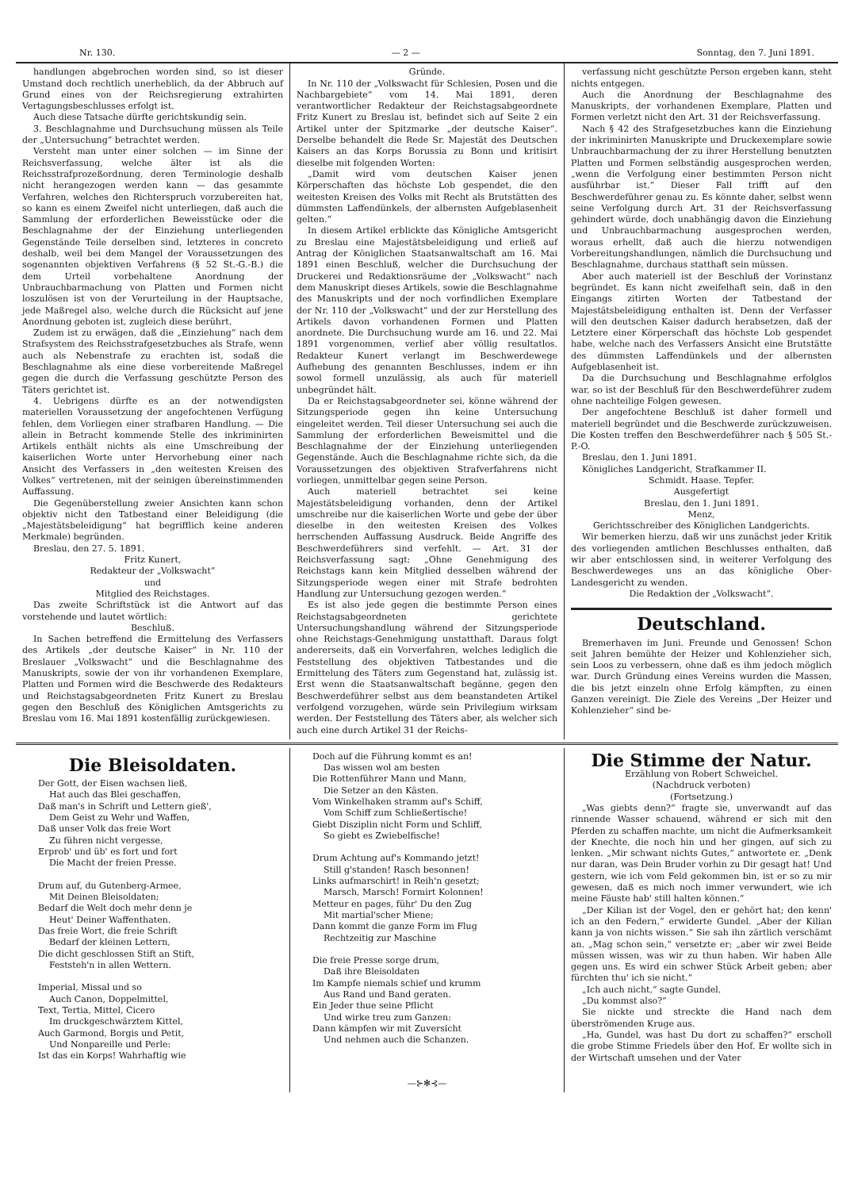Nr. 130. — 2 — Sonntag, den 7. Juni 1891.
handlungen abgebrochen worden sind, so ist dieser Umstand doch rechtlich unerheblich, da der Abbruch auf Grund eines von der Reichsregierung extrahirten Vertagungsbeschlusses erfolgt ist.
Auch diese Tatsache dürfte gerichtskundig sein.
3. Beschlagnahme und Durchsuchung müssen als Teile der „Untersuchung“ betrachtet werden.
Versteht man unter einer solchen — im Sinne der Reichsverfassung, welche älter ist als die Reichsstrafprozeßordnung, deren Terminologie deshalb nicht herangezogen werden kann — das gesammte Verfahren, welches den Richterspruch vorzubereiten hat, so kann es einem Zweifel nicht unterliegen, daß auch die Sammlung der erforderlichen Beweisstücke oder die Beschlagnahme der der Einziehung unterliegenden Gegenstände Teile derselben sind, letzteres in concreto deshalb, weil bei dem Mangel der Voraussetzungen des sogenannten objektiven Verfahrens (§ 52 St.-G.-B.) die dem Urteil vorbehaltene Anordnung der Unbrauchbarmachung von Platten und Formen nicht loszulösen ist von der Verurteilung in der Hauptsache, jede Maßregel also, welche durch die Rücksicht auf jene Anordnung geboten ist, zugleich diese berührt.
Zudem ist zu erwägen, daß die „Einziehung“ nach dem Strafsystem des Reichsstrafgesetzbuches als Strafe, wenn auch als Nebenstrafe zu erachten ist, sodaß die Beschlagnahme als eine diese vorbereitende Maßregel gegen die durch die Verfassung geschützte Person des Täters gerichtet ist.
4. Uebrigens dürfte es an der notwendigsten materiellen Voraussetzung der angefochtenen Verfügung fehlen, dem Vorliegen einer strafbaren Handlung. — Die allein in Betracht kommende Stelle des inkriminirten Artikels enthält nichts als eine Umschreibung der kaiserlichen Worte unter Hervorhebung einer nach Ansicht des Verfassers in „den weitesten Kreisen des Volkes“ vertretenen, mit der seinigen übereinstimmenden Auffassung.
Die Gegenüberstellung zweier Ansichten kann schon objektiv nicht den Tatbestand einer Beleidigung (die „Majestätsbeleidigung“ hat begrifflich keine anderen Merkmale) begründen.
Breslau, den 27. 5. 1891.
Fritz Kunert,
Redakteur der „Volkswacht“
und
Mitglied des Reichstages.
Das zweite Schriftstück ist die Antwort auf das vorstehende und lautet wörtlich:
Beschluß.
In Sachen betreffend die Ermittelung des Verfassers des Artikels „der deutsche Kaiser“ in Nr. 110 der Breslauer „Volkswacht“ und die Beschlagnahme des Manuskripts, sowie der von ihr vorhandenen Exemplare, Platten und Formen wird die Beschwerde des Redakteurs und Reichstagsabgeordneten Fritz Kunert zu Breslau gegen den Beschluß des Königlichen Amtsgerichts zu Breslau vom 16. Mai 1891 kostenfällig zurückgewiesen.
Gründe.
In Nr. 110 der „Volkswacht für Schlesien, Posen und die Nachbargebiete“ vom 14. Mai 1891, deren verantwortlicher Redakteur der Reichstagsabgeordnete Fritz Kunert zu Breslau ist, befindet sich auf Seite 2 ein Artikel unter der Spitzmarke „der deutsche Kaiser“. Derselbe behandelt die Rede Sr. Majestät des Deutschen Kaisers an das Korps Borussia zu Bonn und kritisirt dieselbe mit folgenden Worten:
„Damit wird vom deutschen Kaiser jenen Körperschaften das höchste Lob gespendet, die den weitesten Kreisen des Volks mit Recht als Brutstätten des dümmsten Laffendünkels, der albernsten Aufgeblasenheit gelten.“
In diesem Artikel erblickte das Königliche Amtsgericht zu Breslau eine Majestätsbeleidigung und erließ auf Antrag der Königlichen Staatsanwaltschaft am 16. Mai 1891 einen Beschluß, welcher die Durchsuchung der Druckerei und Redaktionsräume der „Volkswacht“ nach dem Manuskript dieses Artikels, sowie die Beschlagnahme des Manuskripts und der noch vorfindlichen Exemplare der Nr. 110 der „Volkswacht“ und der zur Herstellung des Artikels davon vorhandenen Formen und Platten anordnete. Die Durchsuchung wurde am 16. und 22. Mai 1891 vorgenommen, verlief aber völlig resultatlos. Redakteur Kunert verlangt im Beschwerdewege Aufhebung des genannten Beschlusses, indem er ihn sowol formell unzulässig, als auch für materiell unbegründet hält.
Da er Reichstagsabgeordneter sei, könne während der Sitzungsperiode gegen ihn keine Untersuchung eingeleitet werden. Teil dieser Untersuchung sei auch die Sammlung der erforderlichen Beweismittel und die Beschlagnahme der der Einziehung unterliegenden Gegenstände. Auch die Beschlagnahme richte sich, da die Voraussetzungen des objektiven Strafverfahrens nicht vorliegen, unmittelbar gegen seine Person.
Auch materiell betrachtet sei keine Majestätsbeleidigung vorhanden, denn der Artikel umschreibe nur die kaiserlichen Worte und gebe der über dieselbe in den weitesten Kreisen des Volkes herrschenden Auffassung Ausdruck. Beide Angriffe des Beschwerdeführers sind verfehlt. — Art. 31 der Reichsverfassung sagt: „Ohne Genehmigung des Reichstags kann kein Mitglied desselben während der Sitzungsperiode wegen einer mit Strafe bedrohten Handlung zur Untersuchung gezogen werden.“
Es ist also jede gegen die bestimmte Person eines Reichstagsabgeordneten gerichtete Untersuchungshandlung während der Sitzungsperiode ohne Reichstags-Genehmigung unstatthaft. Daraus folgt andererseits, daß ein Vorverfahren, welches lediglich die Feststellung des objektiven Tatbestandes und die Ermittelung des Täters zum Gegenstand hat, zulässig ist. Erst wenn die Staatsanwaltschaft begänne, gegen den Beschwerdeführer selbst aus dem beanstandeten Artikel verfolgend vorzugehen, würde sein Privilegium wirksam werden. Der Feststellung des Täters aber, als welcher sich auch eine durch Artikel 31 der Reichs-
verfassung nicht geschützte Person ergeben kann, steht nichts entgegen.
Auch die Anordnung der Beschlagnahme des Manuskripts, der vorhandenen Exemplare, Platten und Formen verletzt nicht den Art. 31 der Reichsverfassung.
Nach § 42 des Strafgesetzbuches kann die Einziehung der inkriminirten Manuskripte und Druckexemplare sowie Unbrauchbarmachung der zu ihrer Herstellung benutzten Platten und Formen selbständig ausgesprochen werden, „wenn die Verfolgung einer bestimmten Person nicht ausführbar ist.“ Dieser Fall trifft auf den Beschwerdeführer genau zu. Es könnte daher, selbst wenn seine Verfolgung durch Art. 31 der Reichsverfassung gehindert würde, doch unabhängig davon die Einziehung und Unbrauchbarmachung ausgesprochen werden, woraus erhellt, daß auch die hierzu notwendigen Vorbereitungshandlungen, nämlich die Durchsuchung und Beschlagnahme, durchaus statthaft sein müssen.
Aber auch materiell ist der Beschluß der Vorinstanz begründet. Es kann nicht zweifelhaft sein, daß in den Eingangs zitirten Worten der Tatbestand der Majestätsbeleidigung enthalten ist. Denn der Verfasser will den deutschen Kaiser dadurch herabsetzen, daß der Letztere einer Körperschaft das höchste Lob gespendet habe, welche nach des Verfassers Ansicht eine Brutstätte des dümmsten Laffendünkels und der albernsten Aufgeblasenheit ist.
Da die Durchsuchung und Beschlagnahme erfolglos war, so ist der Beschluß für den Beschwerdeführer zudem ohne nachteilige Folgen gewesen.
Der angefochtene Beschluß ist daher formell und materiell begründet und die Beschwerde zurückzuweisen. Die Kosten treffen den Beschwerdeführer nach § 505 St.-P.-O.
Breslau, den 1. Juni 1891.
Königliches Landgericht, Strafkammer II.
Schmidt. Haase. Tepfer.
Ausgefertigt
Breslau, den 1. Juni 1891.
Menz,
Gerichtsschreiber des Königlichen Landgerichts.
Wir bemerken hierzu, daß wir uns zunächst jeder Kritik des vorliegenden amtlichen Beschlusses enthalten, daß wir aber entschlossen sind, in weiterer Verfolgung des Beschwerdeweges uns an das königliche Ober-Landesgericht zu wenden.
Die Redaktion der „Volkswacht“.
Deutschland.
Bremerhaven im Juni. Freunde und Genossen! Schon seit Jahren bemühte der Heizer und Kohlenzieher sich, sein Loos zu verbessern, ohne daß es ihm jedoch möglich war. Durch Gründung eines Vereins wurden die Massen, die bis jetzt einzeln ohne Erfolg kämpften, zu einen Ganzen vereinigt. Die Ziele des Vereins „Der Heizer und Kohlenzieher“ sind be-
Die Bleisoldaten.
Der Gott, der Eisen wachsen ließ,
Hat auch das Blei geschaffen,
Daß man's in Schrift und Lettern gieß',
Dem Geist zu Wehr und Waffen,
Daß unser Volk das freie Wort
Zu führen nicht vergesse,
Erprob' und üb' es fort und fort
Die Macht der freien Presse.
Drum auf, du Gutenberg-Armee,
Mit Deinen Bleisoldaten;
Bedarf die Welt doch mehr denn je
Heut' Deiner Waffenthaten.
Das freie Wort, die freie Schrift
Bedarf der kleinen Lettern,
Die dicht geschlossen Stift an Stift,
Feststeh'n in allen Wettern.
Imperial, Missal und so
Auch Canon, Doppelmittel,
Text, Tertia, Mittel, Cicero
Im druckgeschwärztem Kittel,
Auch Garmond, Borgis und Petit,
Und Nonpareille und Perle:
Ist das ein Korps! Wahrhaftig wie
Doch auf die Führung kommt es an!
Das wissen wol am besten
Die Rottenführer Mann und Mann,
Die Setzer an den Kästen.
Vom Winkelhaken stramm auf's Schiff,
Vom Schiff zum Schließertische!
Giebt Disziplin nicht Form und Schliff,
So giebt es Zwiebelfische!
Drum Achtung auf's Kommando jetzt!
Still g'standen! Rasch besonnen!
Links aufmarschirt! in Reih'n gesetzt;
Marsch, Marsch! Formirt Kolonnen!
Metteur en pages, führ' Du den Zug
Mit martial'scher Miene;
Dann kommt die ganze Form im Flug
Rechtzeitig zur Maschine
Die freie Presse sorge drum,
Daß ihre Bleisoldaten
Im Kampfe niemals schief und krumm
Aus Rand und Band geraten.
Ein Jeder thue seine Pflicht
Und wirke treu zum Ganzen:
Dann kämpfen wir mit Zuversicht
Und nehmen auch die Schanzen.
—⊱✻⊰—
Die Stimme der Natur.
Erzählung von Robert Schweichel.
(Nachdruck verboten)
(Fortsetzung.)
„Was giebts denn?“ fragte sie, unverwandt auf das rinnende Wasser schauend, während er sich mit den Pferden zu schaffen machte, um nicht die Aufmerksamkeit der Knechte, die noch hin und her gingen, auf sich zu lenken. „Mir schwant nichts Gutes,“ antwortete er. „Denk nur daran, was Dein Bruder vorhin zu Dir gesagt hat! Und gestern, wie ich vom Feld gekommen bin, ist er so zu mir gewesen, daß es mich noch immer verwundert, wie ich meine Fäuste hab' still halten können.“
„Der Kilian ist der Vogel, den er gehört hat; den kenn' ich an den Federn,“ erwiderte Gundel. „Aber der Kilian kann ja von nichts wissen.“ Sie sah ihn zärtlich verschämt an. „Mag schon sein,“ versetzte er; „aber wir zwei Beide müssen wissen, was wir zu thun haben. Wir haben Alle gegen uns. Es wird ein schwer Stück Arbeit geben; aber fürchten thu' ich sie nicht.“
„Ich auch nicht,“ sagte Gundel.
„Du kommst also?“
Sie nickte und streckte die Hand nach dem überströmenden Kruge aus.
„Ha, Gundel, was hast Du dort zu schaffen?“ erscholl die grobe Stimme Friedels über den Hof. Er wollte sich in der Wirtschaft umsehen und der Vater